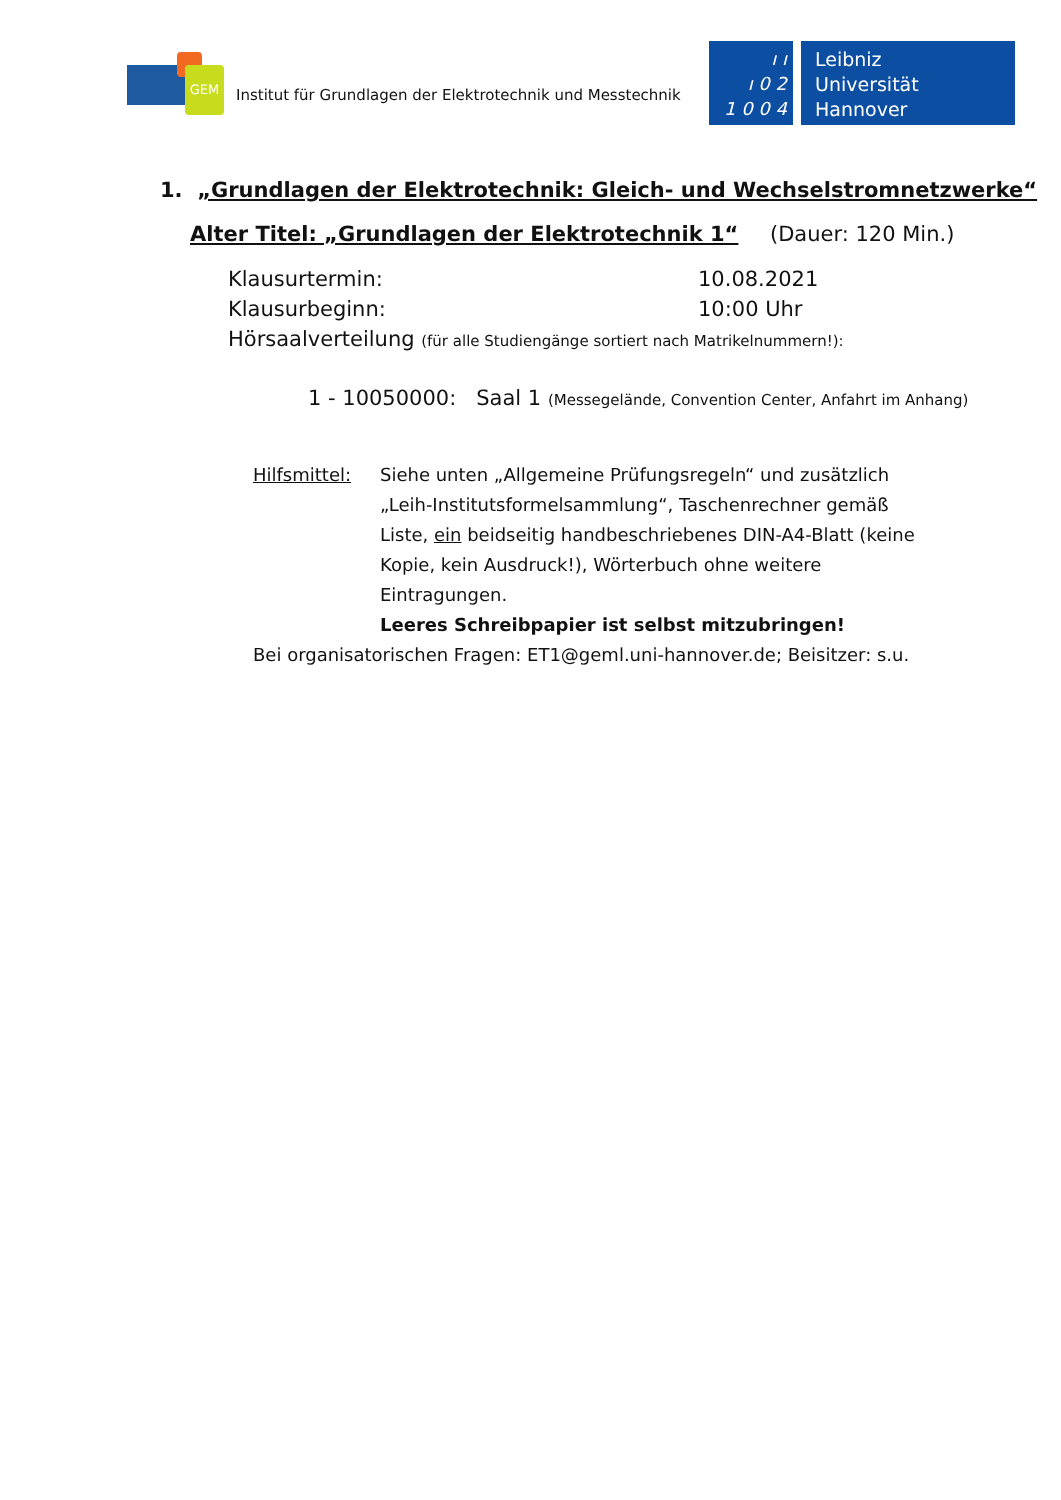GEM
Institut für Grundlagen der Elektrotechnik und Messtechnik
ı ı
ı 0 2
1 0 0 4
Leibniz
Universität
Hannover
1. „Grundlagen der Elektrotechnik: Gleich- und Wechselstromnetzwerke“
Alter Titel: „Grundlagen der Elektrotechnik 1“(Dauer: 120 Min.)
Klausurtermin: 10.08.2021
Klausurbeginn: 10:00 Uhr
Hörsaalverteilung (für alle Studiengänge sortiert nach Matrikelnummern!):
1 - 10050000: Saal 1 (Messegelände, Convention Center, Anfahrt im Anhang)
Hilfsmittel:
Siehe unten „Allgemeine Prüfungsregeln“ und zusätzlich „Leih-Institutsformelsammlung“, Taschenrechner gemäß Liste, ein beidseitig handbeschriebenes DIN-A4-Blatt (keine Kopie, kein Ausdruck!), Wörterbuch ohne weitere Eintragungen.
Leeres Schreibpapier ist selbst mitzubringen!
Bei organisatorischen Fragen: ET1@geml.uni-hannover.de; Beisitzer: s.u.